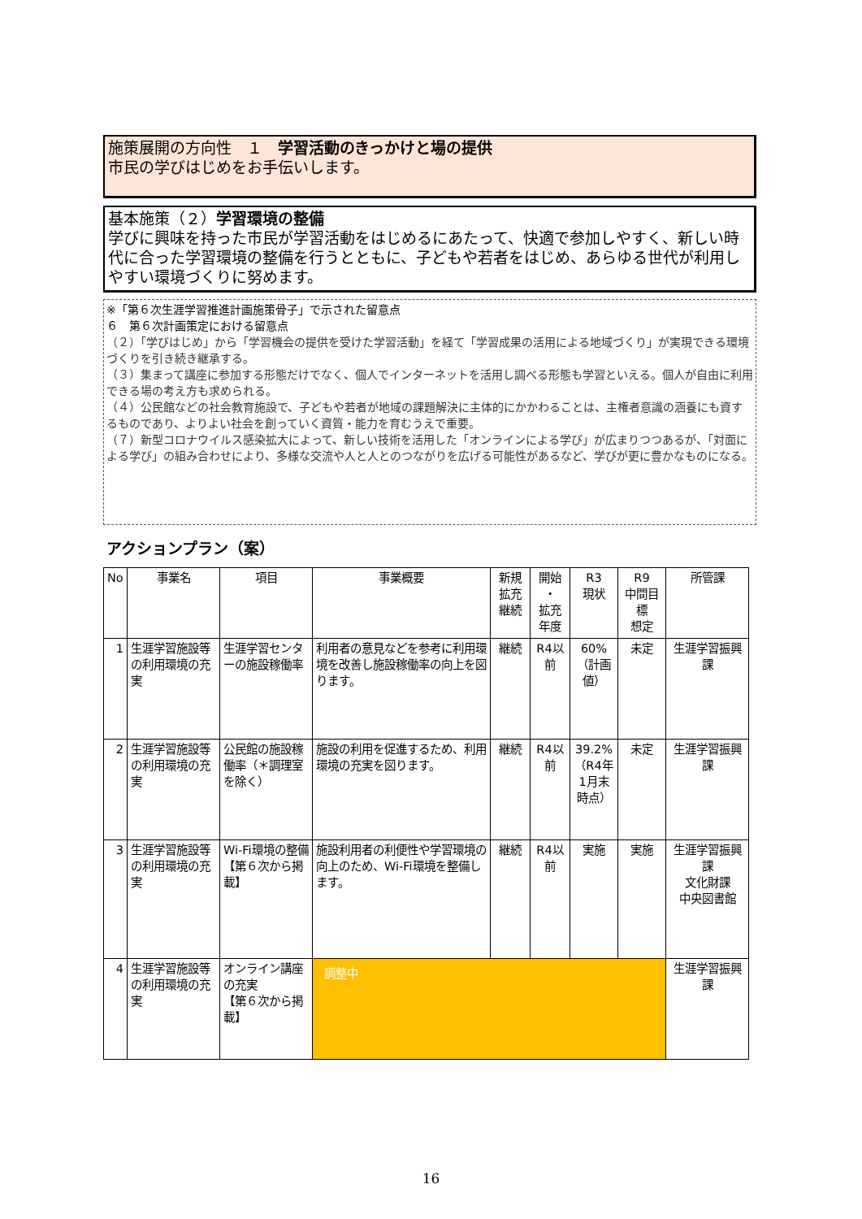施策展開の方向性　１　学習活動のきっかけと場の提供
市民の学びはじめをお手伝いします。
基本施策（２）学習環境の整備
学びに興味を持った市民が学習活動をはじめるにあたって、快適で参加しやすく、新しい時代に合った学習環境の整備を行うとともに、子どもや若者をはじめ、あらゆる世代が利用しやすい環境づくりに努めます。
※「第６次生涯学習推進計画施策骨子」で示された留意点
６　第６次計画策定における留意点
（２）「学びはじめ」から「学習機会の提供を受けた学習活動」を経て「学習成果の活用による地域づくり」が実現できる環境づくりを引き続き継承する。
（３）集まって講座に参加する形態だけでなく、個人でインターネットを活用し調べる形態も学習といえる。個人が自由に利用できる場の考え方も求められる。
（４）公民館などの社会教育施設で、子どもや若者が地域の課題解決に主体的にかかわることは、主権者意識の涵養にも資するものであり、よりよい社会を創っていく資質・能力を育むうえで重要。
（７）新型コロナウイルス感染拡大によって、新しい技術を活用した「オンラインによる学び」が広まりつつあるが、「対面による学び」の組み合わせにより、多様な交流や人と人とのつながりを広げる可能性があるなど、学びが更に豊かなものになる。
アクションプラン（案）
| No | 事業名 | 項目 | 事業概要 | 新規 拡充 継続 | 開始 ・ 拡充 年度 | R3 現状 | R9 中間目標 想定 | 所管課 |
| --- | --- | --- | --- | --- | --- | --- | --- | --- |
| 1 | 生涯学習施設等の利用環境の充実 | 生涯学習センターの施設稼働率 | 利用者の意見などを参考に利用環境を改善し施設稼働率の向上を図ります。 | 継続 | R4以前 | 60% （計画値） | 未定 | 生涯学習振興課 |
| 2 | 生涯学習施設等の利用環境の充実 | 公民館の施設稼働率（＊調理室を除く） | 施設の利用を促進するため、利用環境の充実を図ります。 | 継続 | R4以前 | 39.2% （R4年1月末時点） | 未定 | 生涯学習振興課 |
| 3 | 生涯学習施設等の利用環境の充実 | Wi-Fi環境の整備 【第６次から掲載】 | 施設利用者の利便性や学習環境の向上のため、Wi-Fi環境を整備します。 | 継続 | R4以前 | 実施 | 実施 | 生涯学習振興課 文化財課 中央図書館 |
| 4 | 生涯学習施設等の利用環境の充実 | オンライン講座の充実 【第６次から掲載】 | 調整中 | | | | | 生涯学習振興課 |
16